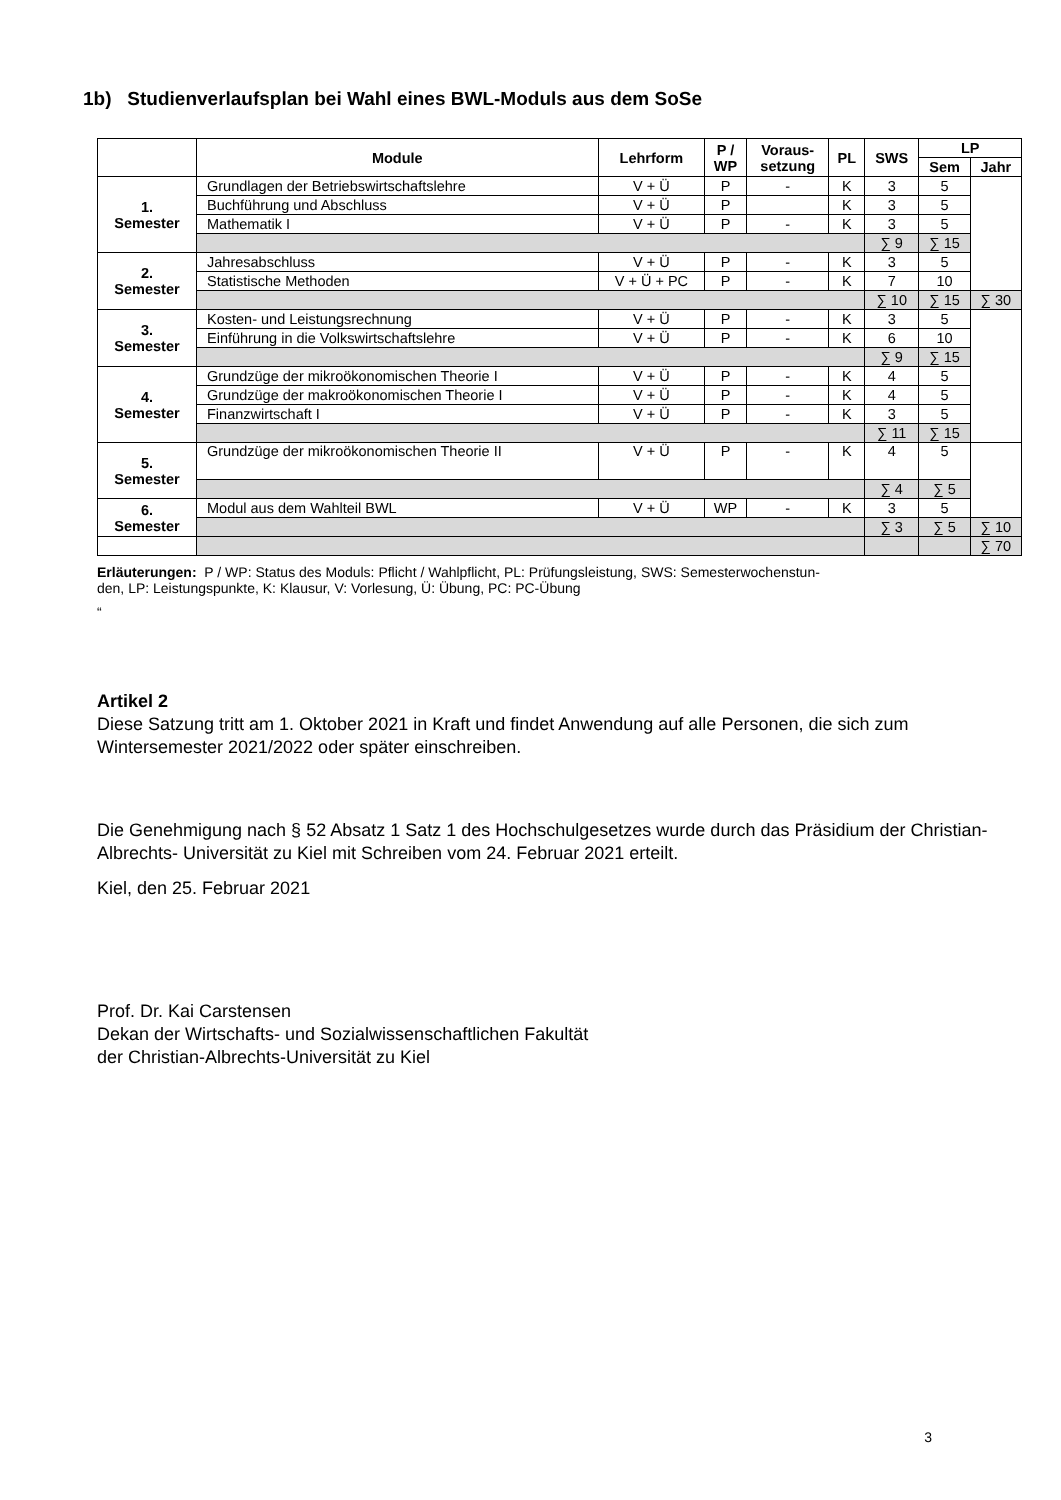1b) Studienverlaufsplan bei Wahl eines BWL-Moduls aus dem SoSe
| | Module | Lehrform | P / WP | Voraus- setzung | PL | SWS | LP | |
| --- | --- | --- | --- | --- | --- | --- | --- | --- |
| | | | | | | | Sem | Jahr |
| 1. Semester | Grundlagen der Betriebswirtschaftslehre | V + Ü | P | - | K | 3 | 5 | |
| | Buchführung und Abschluss | V + Ü | P | | K | 3 | 5 | |
| | Mathematik I | V + Ü | P | - | K | 3 | 5 | |
| | | | | | | ∑ 9 | ∑ 15 | |
| 2. Semester | Jahresabschluss | V + Ü | P | - | K | 3 | 5 | |
| | Statistische Methoden | V + Ü + PC | P | - | K | 7 | 10 | |
| | | | | | | ∑ 10 | ∑ 15 | ∑ 30 |
| 3. Semester | Kosten- und Leistungsrechnung | V + Ü | P | - | K | 3 | 5 | |
| | Einführung in die Volkswirtschaftslehre | V + Ü | P | - | K | 6 | 10 | |
| | | | | | | ∑ 9 | ∑ 15 | |
| 4. Semester | Grundzüge der mikroökonomischen Theorie I | V + Ü | P | - | K | 4 | 5 | |
| | Grundzüge der makroökonomischen Theorie I | V + Ü | P | - | K | 4 | 5 | |
| | Finanzwirtschaft I | V + Ü | P | - | K | 3 | 5 | |
| | | | | | | ∑ 11 | ∑ 15 | |
| 5. Semester | Grundzüge der mikroökonomischen Theorie II | V + Ü | P | - | K | 4 | 5 | |
| | | | | | | ∑ 4 | ∑ 5 | |
| 6. Semester | Modul aus dem Wahlteil BWL | V + Ü | WP | - | K | 3 | 5 | |
| | | | | | | ∑ 3 | ∑ 5 | ∑ 10 |
| | | | | | | | | ∑ 70 |
Erläuterungen: P / WP: Status des Moduls: Pflicht / Wahlpflicht, PL: Prüfungsleistung, SWS: Semesterwochenstun-
den, LP: Leistungspunkte, K: Klausur, V: Vorlesung, Ü: Übung, PC: PC-Übung
“
Artikel 2
Diese Satzung tritt am 1. Oktober 2021 in Kraft und findet Anwendung auf alle Personen, die sich zum Wintersemester 2021/2022 oder später einschreiben.
Die Genehmigung nach § 52 Absatz 1 Satz 1 des Hochschulgesetzes wurde durch das Präsidium der Christian- Albrechts- Universität zu Kiel mit Schreiben vom 24. Februar 2021 erteilt.
Kiel, den 25. Februar 2021
Prof. Dr. Kai Carstensen
Dekan der Wirtschafts- und Sozialwissenschaftlichen Fakultät
der Christian-Albrechts-Universität zu Kiel
3